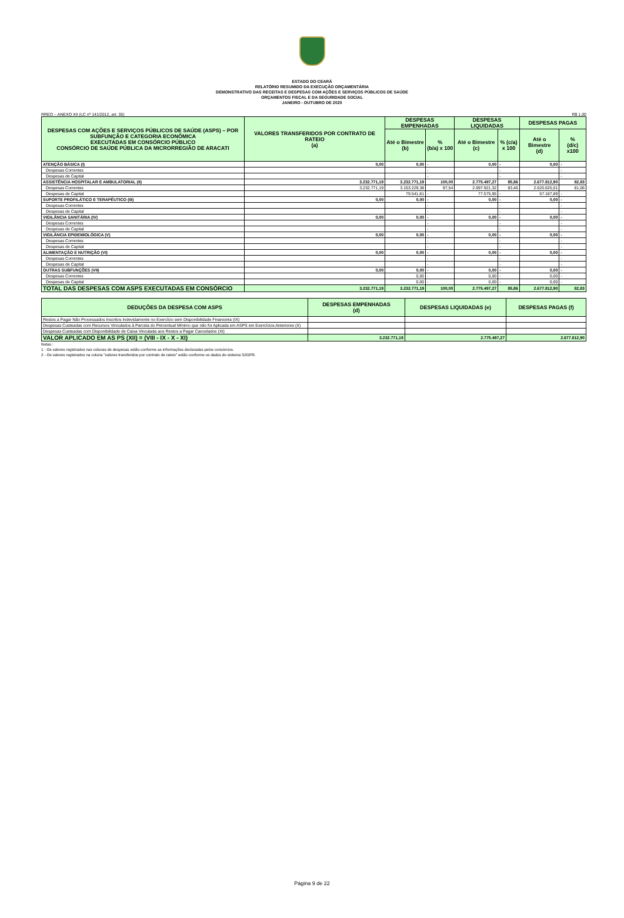ESTADO DO CEARÁ
RELATÓRIO RESUMIDO DA EXECUÇÃO ORÇAMENTÁRIA
DEMONSTRATIVO DAS RECEITAS E DESPESAS COM AÇÕES E SERVIÇOS PÚBLICOS DE SAÚDE
ORÇAMENTOS FISCAL E DA SEGURIDADE SOCIAL
JANEIRO - OUTUBRO DE 2020
RREO – ANEXO XII (LC nº 141/2012, art. 35) R$ 1,00
| DESPESAS COM AÇÕES E SERVIÇOS PÚBLICOS DE SAÚDE (ASPS) – POR SUBFUNÇÃO E CATEGORIA ECONÔMICA EXECUTADAS EM CONSÓRCIO PÚBLICO CONSÓRCIO DE SAÚDE PÚBLICA DA MICRORREGIÃO DE ARACATI | VALORES TRANSFERIDOS POR CONTRATO DE RATEIO (a) | DESPESAS EMPENHADAS | | DESPESAS LIQUIDADAS | | DESPESAS PAGAS | |
| --- | --- | --- | --- | --- | --- | --- | --- |
| | | Até o Bimestre (b) | % (b/a) x 100 | Até o Bimestre (c) | % (c/a) x 100 | Até o Bimestre (d) | % (d/c) x100 |
| ATENÇÃO BÁSICA (I) | 0,00 | 0,00 | - | 0,00 | - | 0,00 | - |
| Despesas Correntes | | | - | | - | | - |
| Despesas de Capital | | | - | | - | | - |
| ASSISTÊNCIA HOSPITALAR E AMBULATORIAL (II) | 3.232.771,19 | 3.232.771,19 | 100,00 | 2.775.497,27 | 85,86 | 2.677.812,90 | 82,83 |
| Despesas Correntes | 3.232.771,19 | 3.153.229,38 | 97,54 | 2.697.921,32 | 83,46 | 2.620.625,01 | 81,06 |
| Despesas de Capital | | 79.541,81 | - | 77.575,95 | - | 57.187,89 | - |
| SUPORTE PROFILÁTICO E TERAPÊUTICO (III) | 0,00 | 0,00 | - | 0,00 | - | 0,00 | - |
| Despesas Correntes | | | - | | - | | - |
| Despesas de Capital | | | - | | - | | - |
| VIGILÂNCIA SANITÁRIA (IV) | 0,00 | 0,00 | - | 0,00 | - | 0,00 | - |
| Despesas Correntes | | | - | | - | | - |
| Despesas de Capital | | | - | | - | | - |
| VIGILÂNCIA EPIDEMIOLÓGICA (V) | 0,00 | 0,00 | - | 0,00 | - | 0,00 | - |
| Despesas Correntes | | | - | | - | | - |
| Despesas de Capital | | | - | | - | | - |
| ALIMENTAÇÃO E NUTRIÇÃO (VI) | 0,00 | 0,00 | - | 0,00 | - | 0,00 | - |
| Despesas Correntes | | | - | | - | | - |
| Despesas de Capital | | | - | | - | | - |
| OUTRAS SUBFUNÇÕES (VII) | 0,00 | 0,00 | - | 0,00 | - | 0,00 | - |
| Despesas Correntes | | 0,00 | - | 0,00 | - | 0,00 | - |
| Despesas de Capital | | 0,00 | - | 0,00 | - | 0,00 | - |
| TOTAL DAS DESPESAS COM ASPS EXECUTADAS EM CONSÓRCIO | 3.232.771,19 | 3.232.771,19 | 100,00 | 2.775.497,27 | 85,86 | 2.677.812,90 | 82,83 |
| DEDUÇÕES DA DESPESA COM ASPS | DESPESAS EMPENHADAS (d) | DESPESAS LIQUIDADAS (e) | DESPESAS PAGAS (f) |
| --- | --- | --- | --- |
| Restos a Pagar Não Processados Inscritos Indevidamente no Exercício sem Disponibilidade Financeira (IX) | | | |
| Despesas Custeadas com Recursos Vinculados à Parcela do Percentual Mínimo que não foi Aplicada em ASPS em Exercícios Anteriores (X) | | | |
| Despesas Custeadas com Disponibilidade de Caixa Vinculada aos Restos a Pagar Cancelados (XI) | | | |
| VALOR APLICADO EM AS PS (XII) = (VIII - IX - X - XI) | 3.232.771,19 | 2.775.497,27 | 2.677.812,90 |
Notas :
1 - Os valores registrados nas colunas de despesas estão conforme as informações declaradas pelos consórcios.
2 - Os valores registrados na coluna "valores transferidos por contrato de rateio" estão conforme os dados do sistema S2GPR.
Página 9 de 22